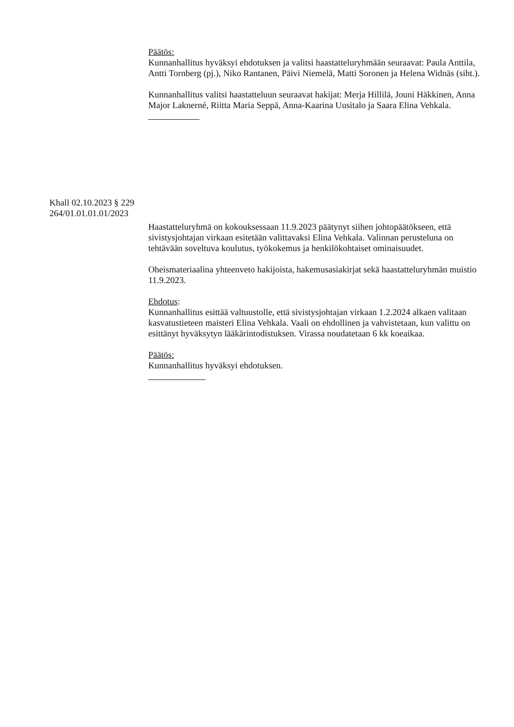Päätös:
Kunnanhallitus hyväksyi ehdotuksen ja valitsi haastatteluryhmään seuraavat: Paula Anttila, Antti Tornberg (pj.), Niko Rantanen, Päivi Niemelä, Matti Soronen ja Helena Widnäs (siht.).
Kunnanhallitus valitsi haastatteluun seuraavat hakijat: Merja Hillilä, Jouni Häkkinen, Anna Major Laknerné, Riitta Maria Seppä, Anna-Kaarina Uusitalo ja Saara Elina Vehkala.
Khall 02.10.2023 § 229
264/01.01.01.01/2023
Haastatteluryhmä on kokouksessaan 11.9.2023 päätynyt siihen johtopäätökseen, että sivistysjohtajan virkaan esitetään valittavaksi Elina Vehkala. Valinnan perusteluna on tehtävään soveltuva koulutus, työkokemus ja henkilökohtaiset ominaisuudet.
Oheismateriaalina yhteenveto hakijoista, hakemusasiakirjat sekä haastatteluryhmän muistio 11.9.2023.
Ehdotus:
Kunnanhallitus esittää valtuustolle, että sivistysjohtajan virkaan 1.2.2024 alkaen valitaan kasvatustieteen maisteri Elina Vehkala. Vaali on ehdollinen ja vahvistetaan, kun valittu on esittänyt hyväksytyn lääkärintodistuksen. Virassa noudatetaan 6 kk koeaikaa.
Päätös:
Kunnanhallitus hyväksyi ehdotuksen.